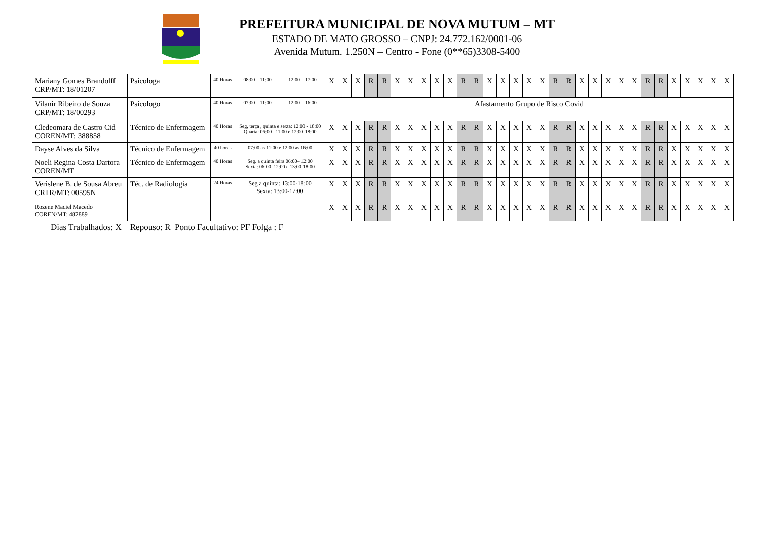PREFEITURA MUNICIPAL DE NOVA MUTUM – MT
ESTADO DE MATO GROSSO – CNPJ: 24.772.162/0001-06
Avenida Mutum. 1.250N – Centro - Fone (0**65)3308-5400
| Mariany Gomes Brandolff CRP/MT: 18/01207 | Psicologa | 40 Horas | 08:00 – 11:00 | 12:00 – 17:00 | X | X | X | R | R | X | X | X | X | X | R | R | X | X | X | X | X | R | R | X | X | X | X | X | R | R | X | X | X | X | X |
| Vilanir Ribeiro de Souza CRP/MT: 18/00293 | Psicologo | 40 Horas | 07:00 – 11:00 | 12:00 – 16:00 | Afastamento Grupo de Risco Covid | | | | | | | | | | | | | | | | | | | | | | | | | | | | | | |
| Cledeomara de Castro Cid COREN/MT: 388858 | Técnico de Enfermagem | 40 Horas | Seg, terça , quinta e sexta: 12:00 - 18:00 Quarta: 06:00– 11:00 e 12:00-18:00 | | X | X | X | R | R | X | X | X | X | X | R | R | X | X | X | X | X | R | R | X | X | X | X | X | R | R | X | X | X | X | X |
| Dayse Alves da Silva | Técnico de Enfermagem | 40 horas | 07:00 as 11:00 e 12:00 as 16:00 | | X | X | X | R | R | X | X | X | X | X | R | R | X | X | X | X | X | R | R | X | X | X | X | X | R | R | X | X | X | X | X |
| Noeli Regina Costa Dartora COREN/MT | Técnico de Enfermagem | 40 Horas | Seg. a quinta feira 06:00– 12:00 Sexta: 06:00–12:00 e 13:00-18:00 | | X | X | X | R | R | X | X | X | X | X | R | R | X | X | X | X | X | R | R | X | X | X | X | X | R | R | X | X | X | X | X |
| Verislene B. de Sousa Abreu CRTR/MT: 00595N | Téc. de Radiologia | 24 Horas | Seg a quinta: 13:00-18:00 Sexta: 13:00-17:00 | | X | X | X | R | R | X | X | X | X | X | R | R | X | X | X | X | X | R | R | X | X | X | X | X | R | R | X | X | X | X | X |
| Rozene Maciel Macedo COREN/MT: 482889 | | | | | X | X | X | R | R | X | X | X | X | X | R | R | X | X | X | X | X | R | R | X | X | X | X | X | R | R | X | X | X | X | X |
Dias Trabalhados: X Repouso: R Ponto Facultativo: PF Folga : F